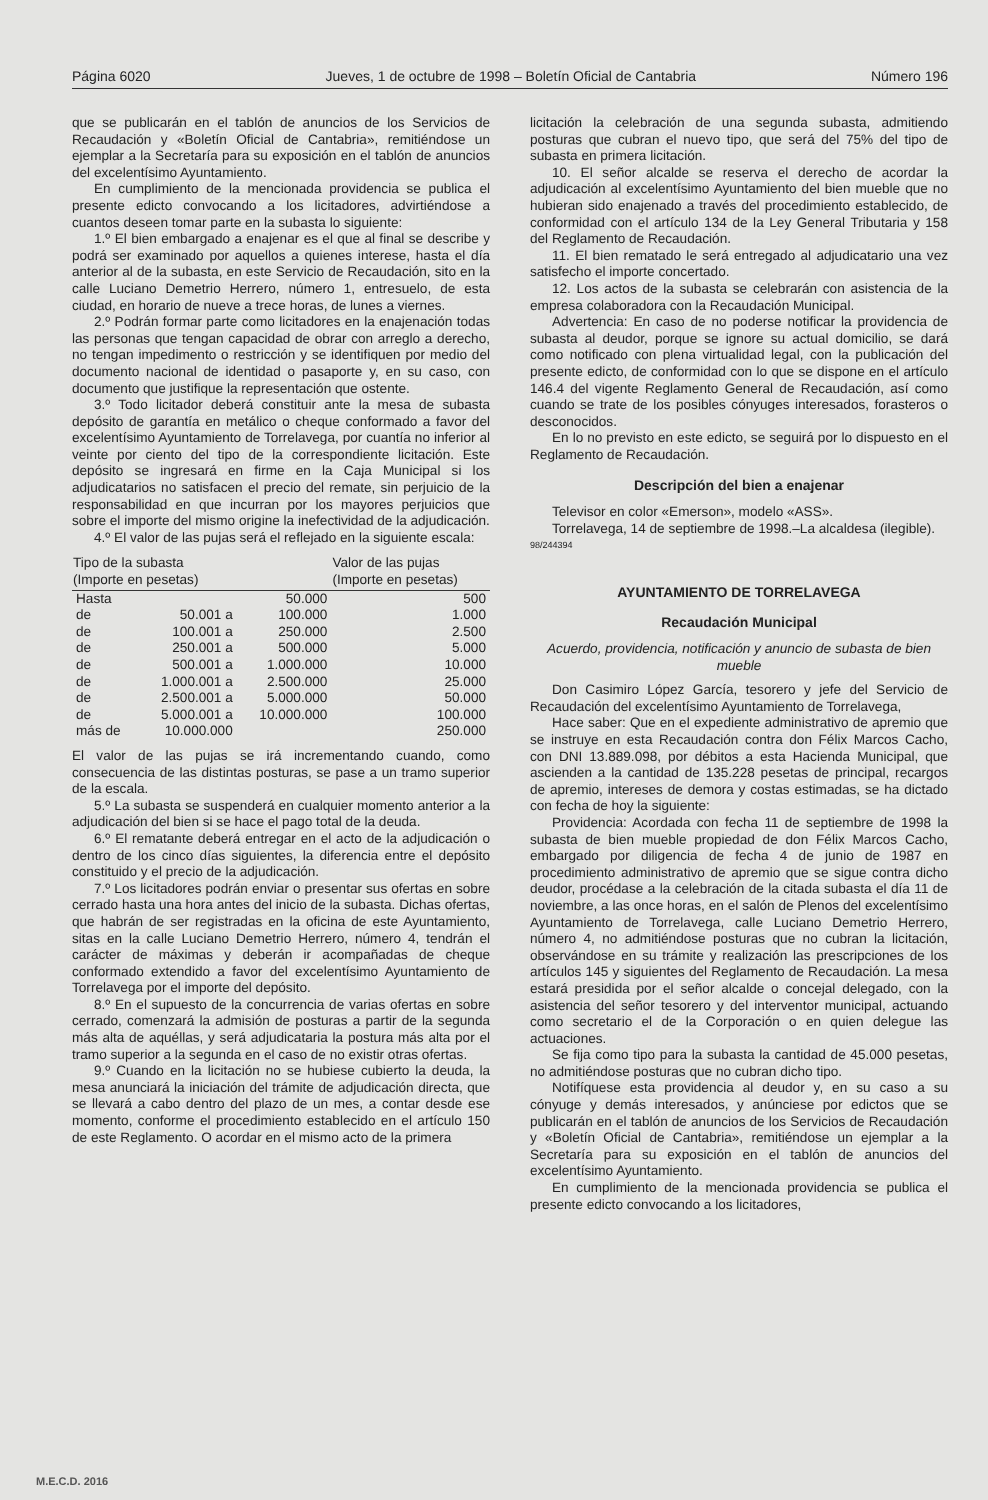Página 6020 Jueves, 1 de octubre de 1998 – Boletín Oficial de Cantabria Número 196
que se publicarán en el tablón de anuncios de los Servicios de Recaudación y «Boletín Oficial de Cantabria», remitiéndose un ejemplar a la Secretaría para su exposición en el tablón de anuncios del excelentísimo Ayuntamiento.
En cumplimiento de la mencionada providencia se publica el presente edicto convocando a los licitadores, advirtiéndose a cuantos deseen tomar parte en la subasta lo siguiente:
1.º El bien embargado a enajenar es el que al final se describe y podrá ser examinado por aquellos a quienes interese, hasta el día anterior al de la subasta, en este Servicio de Recaudación, sito en la calle Luciano Demetrio Herrero, número 1, entresuelo, de esta ciudad, en horario de nueve a trece horas, de lunes a viernes.
2.º Podrán formar parte como licitadores en la enajenación todas las personas que tengan capacidad de obrar con arreglo a derecho, no tengan impedimento o restricción y se identifiquen por medio del documento nacional de identidad o pasaporte y, en su caso, con documento que justifique la representación que ostente.
3.º Todo licitador deberá constituir ante la mesa de subasta depósito de garantía en metálico o cheque conformado a favor del excelentísimo Ayuntamiento de Torrelavega, por cuantía no inferior al veinte por ciento del tipo de la correspondiente licitación. Este depósito se ingresará en firme en la Caja Municipal si los adjudicatarios no satisfacen el precio del remate, sin perjuicio de la responsabilidad en que incurran por los mayores perjuicios que sobre el importe del mismo origine la inefectividad de la adjudicación.
4.º El valor de las pujas será el reflejado en la siguiente escala:
| Tipo de la subasta (Importe en pesetas) | | | Valor de las pujas (Importe en pesetas) |
| --- | --- | --- | --- |
| Hasta | | 50.000 | 500 |
| de | 50.001 a | 100.000 | 1.000 |
| de | 100.001 a | 250.000 | 2.500 |
| de | 250.001 a | 500.000 | 5.000 |
| de | 500.001 a | 1.000.000 | 10.000 |
| de | 1.000.001 a | 2.500.000 | 25.000 |
| de | 2.500.001 a | 5.000.000 | 50.000 |
| de | 5.000.001 a | 10.000.000 | 100.000 |
| más de | 10.000.000 | | 250.000 |
El valor de las pujas se irá incrementando cuando, como consecuencia de las distintas posturas, se pase a un tramo superior de la escala.
5.º La subasta se suspenderá en cualquier momento anterior a la adjudicación del bien si se hace el pago total de la deuda.
6.º El rematante deberá entregar en el acto de la adjudicación o dentro de los cinco días siguientes, la diferencia entre el depósito constituido y el precio de la adjudicación.
7.º Los licitadores podrán enviar o presentar sus ofertas en sobre cerrado hasta una hora antes del inicio de la subasta. Dichas ofertas, que habrán de ser registradas en la oficina de este Ayuntamiento, sitas en la calle Luciano Demetrio Herrero, número 4, tendrán el carácter de máximas y deberán ir acompañadas de cheque conformado extendido a favor del excelentísimo Ayuntamiento de Torrelavega por el importe del depósito.
8.º En el supuesto de la concurrencia de varias ofertas en sobre cerrado, comenzará la admisión de posturas a partir de la segunda más alta de aquéllas, y será adjudicataria la postura más alta por el tramo superior a la segunda en el caso de no existir otras ofertas.
9.º Cuando en la licitación no se hubiese cubierto la deuda, la mesa anunciará la iniciación del trámite de adjudicación directa, que se llevará a cabo dentro del plazo de un mes, a contar desde ese momento, conforme el procedimiento establecido en el artículo 150 de este Reglamento. O acordar en el mismo acto de la primera
licitación la celebración de una segunda subasta, admitiendo posturas que cubran el nuevo tipo, que será del 75% del tipo de subasta en primera licitación.
10. El señor alcalde se reserva el derecho de acordar la adjudicación al excelentísimo Ayuntamiento del bien mueble que no hubieran sido enajenado a través del procedimiento establecido, de conformidad con el artículo 134 de la Ley General Tributaria y 158 del Reglamento de Recaudación.
11. El bien rematado le será entregado al adjudicatario una vez satisfecho el importe concertado.
12. Los actos de la subasta se celebrarán con asistencia de la empresa colaboradora con la Recaudación Municipal.
Advertencia: En caso de no poderse notificar la providencia de subasta al deudor, porque se ignore su actual domicilio, se dará como notificado con plena virtualidad legal, con la publicación del presente edicto, de conformidad con lo que se dispone en el artículo 146.4 del vigente Reglamento General de Recaudación, así como cuando se trate de los posibles cónyuges interesados, forasteros o desconocidos.
En lo no previsto en este edicto, se seguirá por lo dispuesto en el Reglamento de Recaudación.
Descripción del bien a enajenar
Televisor en color «Emerson», modelo «ASS».
Torrelavega, 14 de septiembre de 1998.–La alcaldesa (ilegible).
98/244394
AYUNTAMIENTO DE TORRELAVEGA
Recaudación Municipal
Acuerdo, providencia, notificación y anuncio de subasta de bien mueble
Don Casimiro López García, tesorero y jefe del Servicio de Recaudación del excelentísimo Ayuntamiento de Torrelavega,
Hace saber: Que en el expediente administrativo de apremio que se instruye en esta Recaudación contra don Félix Marcos Cacho, con DNI 13.889.098, por débitos a esta Hacienda Municipal, que ascienden a la cantidad de 135.228 pesetas de principal, recargos de apremio, intereses de demora y costas estimadas, se ha dictado con fecha de hoy la siguiente:
Providencia: Acordada con fecha 11 de septiembre de 1998 la subasta de bien mueble propiedad de don Félix Marcos Cacho, embargado por diligencia de fecha 4 de junio de 1987 en procedimiento administrativo de apremio que se sigue contra dicho deudor, procédase a la celebración de la citada subasta el día 11 de noviembre, a las once horas, en el salón de Plenos del excelentísimo Ayuntamiento de Torrelavega, calle Luciano Demetrio Herrero, número 4, no admitiéndose posturas que no cubran la licitación, observándose en su trámite y realización las prescripciones de los artículos 145 y siguientes del Reglamento de Recaudación. La mesa estará presidida por el señor alcalde o concejal delegado, con la asistencia del señor tesorero y del interventor municipal, actuando como secretario el de la Corporación o en quien delegue las actuaciones.
Se fija como tipo para la subasta la cantidad de 45.000 pesetas, no admitiéndose posturas que no cubran dicho tipo.
Notifíquese esta providencia al deudor y, en su caso a su cónyuge y demás interesados, y anúnciese por edictos que se publicarán en el tablón de anuncios de los Servicios de Recaudación y «Boletín Oficial de Cantabria», remitiéndose un ejemplar a la Secretaría para su exposición en el tablón de anuncios del excelentísimo Ayuntamiento.
En cumplimiento de la mencionada providencia se publica el presente edicto convocando a los licitadores,
M.E.C.D. 2016